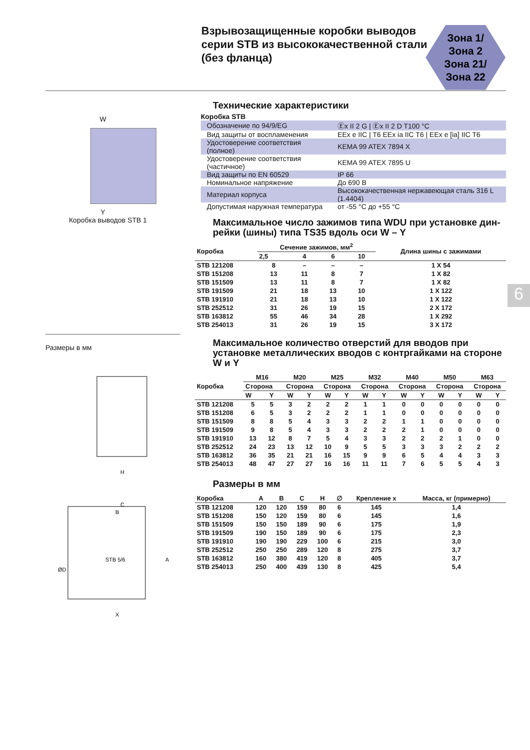Взрывозащищенные коробки выводов серии STB из высококачественной стали (без фланца)
Зона 1/
Зона 2
Зона 21/
Зона 22
W
Y
Коробка выводов STB 1
Размеры в мм
H
C
B
STB 5/6
X
A
ØD
Технические характеристики
Коробка STB
| Обозначение по 94/9/EG | Ⓔx II 2 G / Ⓔx II 2 D T100 °C |
| Вид защиты от воспламенения | EEx e IIC / T6 EEx ia IIC T6 / EEx e [ia] IIC T6 |
| Удостоверение соответствия (полное) | KEMA 99 ATEX 7894 X |
| Удостоверение соответствия (частичное) | KEMA 99 ATEX 7895 U |
| Вид защиты по EN 60529 | IP 66 |
| Номинальное напряжение | До 690 В |
| Материал корпуса | Высококачественная нержавеющая сталь 316 L (1.4404) |
| Допустимая наружная температура | от -55 °C до +55 °C |
Максимальное число зажимов типа WDU при установке дин-рейки (шины) типа TS35 вдоль оси W – Y
| Коробка | Сечение зажимов, мм<sup>2</sup> | | | | Длина шины с зажимами |
| --- | --- | --- | --- | --- | --- |
| | 2,5 | 4 | 6 | 10 | |
| STB 121208 | 8 | – | – | – | 1 X 54 |
| STB 151208 | 13 | 11 | 8 | 7 | 1 X 82 |
| STB 151509 | 13 | 11 | 8 | 7 | 1 X 82 |
| STB 191509 | 21 | 18 | 13 | 10 | 1 X 122 |
| STB 191910 | 21 | 18 | 13 | 10 | 1 X 122 |
| STB 252512 | 31 | 26 | 19 | 15 | 2 X 172 |
| STB 163812 | 55 | 46 | 34 | 28 | 1 X 292 |
| STB 254013 | 31 | 26 | 19 | 15 | 3 X 172 |
Максимальное количество отверстий для вводов при установке металлических вводов с контргайками на стороне W и Y
| Коробка | M16 | | M20 | | M25 | | M32 | | M40 | | M50 | | M63 | |
| --- | --- | --- | --- | --- | --- | --- | --- | --- | --- | --- | --- | --- | --- | --- |
| | Сторона | | Сторона | | Сторона | | Сторона | | Сторона | | Сторона | | Сторона | |
| | W | Y | W | Y | W | Y | W | Y | W | Y | W | Y | W | Y |
| STB 121208 | 5 | 5 | 3 | 2 | 2 | 2 | 1 | 1 | 0 | 0 | 0 | 0 | 0 | 0 |
| STB 151208 | 6 | 5 | 3 | 2 | 2 | 2 | 1 | 1 | 0 | 0 | 0 | 0 | 0 | 0 |
| STB 151509 | 8 | 8 | 5 | 4 | 3 | 3 | 2 | 2 | 1 | 1 | 0 | 0 | 0 | 0 |
| STB 191509 | 9 | 8 | 5 | 4 | 3 | 3 | 2 | 2 | 2 | 1 | 0 | 0 | 0 | 0 |
| STB 191910 | 13 | 12 | 8 | 7 | 5 | 4 | 3 | 3 | 2 | 2 | 2 | 1 | 0 | 0 |
| STB 252512 | 24 | 23 | 13 | 12 | 10 | 9 | 5 | 5 | 3 | 3 | 3 | 2 | 2 | 2 |
| STB 163812 | 36 | 35 | 21 | 21 | 16 | 15 | 9 | 9 | 6 | 5 | 4 | 4 | 3 | 3 |
| STB 254013 | 48 | 47 | 27 | 27 | 16 | 16 | 11 | 11 | 7 | 6 | 5 | 5 | 4 | 3 |
Размеры в мм
| Коробка | A | B | C | H | ∅ | Крепление x | Масса, кг (примерно) |
| --- | --- | --- | --- | --- | --- | --- | --- |
| STB 121208 | 120 | 120 | 159 | 80 | 6 | 145 | 1,4 |
| STB 151208 | 150 | 120 | 159 | 80 | 6 | 145 | 1,6 |
| STB 151509 | 150 | 150 | 189 | 90 | 6 | 175 | 1,9 |
| STB 191509 | 190 | 150 | 189 | 90 | 6 | 175 | 2,3 |
| STB 191910 | 190 | 190 | 229 | 100 | 6 | 215 | 3,0 |
| STB 252512 | 250 | 250 | 289 | 120 | 8 | 275 | 3,7 |
| STB 163812 | 160 | 380 | 419 | 120 | 8 | 405 | 3,7 |
| STB 254013 | 250 | 400 | 439 | 130 | 8 | 425 | 5,4 |
6